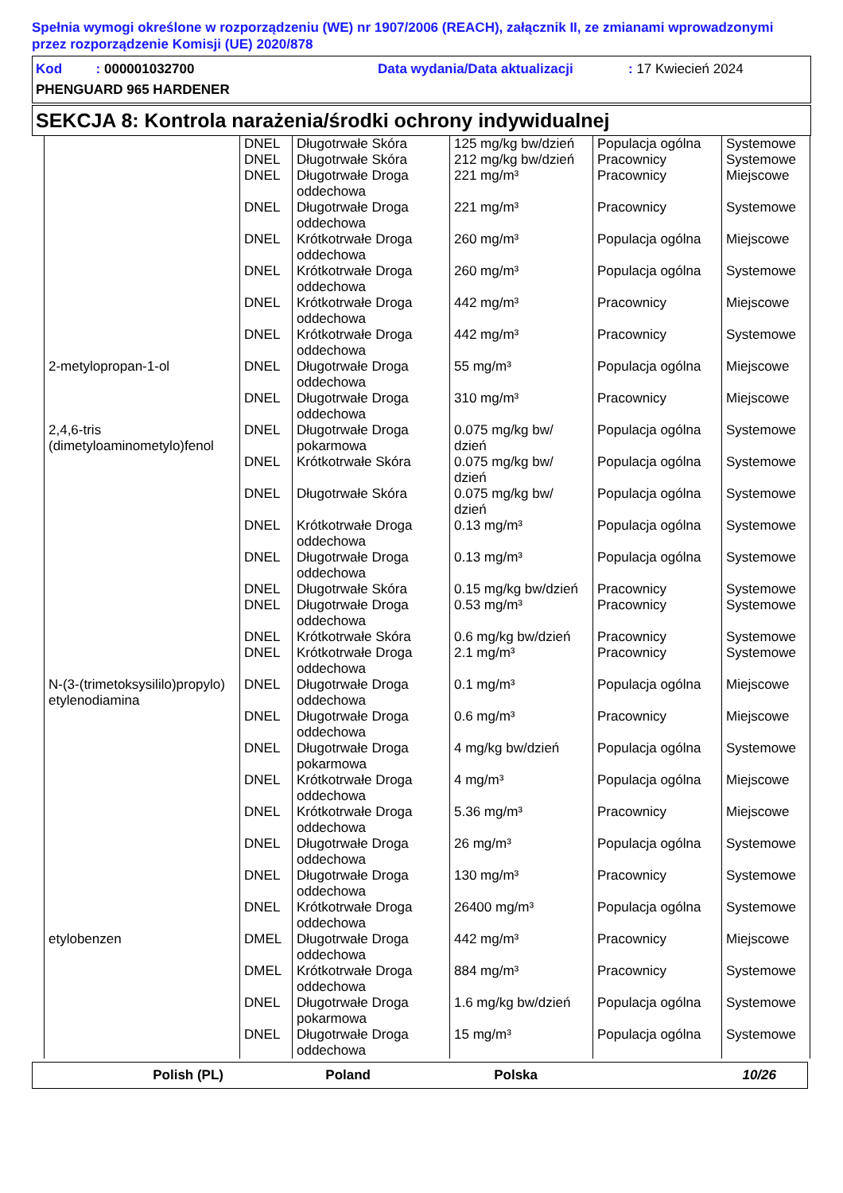Spełnia wymogi określone w rozporządzeniu (WE) nr 1907/2006 (REACH), załącznik II, ze zmianami wprowadzonymi przez rozporządzenie Komisji (UE) 2020/878
Kod : 000001032700 Data wydania/Data aktualizacji: 17 Kwiecień 2024
PHENGUARD 965 HARDENER
SEKCJA 8: Kontrola narażenia/środki ochrony indywidualnej
| | DNEL | Długotrwałe Skóra | 125 mg/kg bw/dzień | Populacja ogólna | Systemowe |
| | DNEL | Długotrwałe Skóra | 212 mg/kg bw/dzień | Pracownicy | Systemowe |
| | DNEL | Długotrwałe Droga oddechowa | 221 mg/m³ | Pracownicy | Miejscowe |
| | DNEL | Długotrwałe Droga oddechowa | 221 mg/m³ | Pracownicy | Systemowe |
| | DNEL | Krótkotrwałe Droga oddechowa | 260 mg/m³ | Populacja ogólna | Miejscowe |
| | DNEL | Krótkotrwałe Droga oddechowa | 260 mg/m³ | Populacja ogólna | Systemowe |
| | DNEL | Krótkotrwałe Droga oddechowa | 442 mg/m³ | Pracownicy | Miejscowe |
| | DNEL | Krótkotrwałe Droga oddechowa | 442 mg/m³ | Pracownicy | Systemowe |
| 2-metylopropan-1-ol | DNEL | Długotrwałe Droga oddechowa | 55 mg/m³ | Populacja ogólna | Miejscowe |
| | DNEL | Długotrwałe Droga oddechowa | 310 mg/m³ | Pracownicy | Miejscowe |
| 2,4,6-tris (dimetyloaminometylo)fenol | DNEL | Długotrwałe Droga pokarmowa | 0.075 mg/kg bw/ dzień | Populacja ogólna | Systemowe |
| | DNEL | Krótkotrwałe Skóra | 0.075 mg/kg bw/ dzień | Populacja ogólna | Systemowe |
| | DNEL | Długotrwałe Skóra | 0.075 mg/kg bw/ dzień | Populacja ogólna | Systemowe |
| | DNEL | Krótkotrwałe Droga oddechowa | 0.13 mg/m³ | Populacja ogólna | Systemowe |
| | DNEL | Długotrwałe Droga oddechowa | 0.13 mg/m³ | Populacja ogólna | Systemowe |
| | DNEL | Długotrwałe Skóra | 0.15 mg/kg bw/dzień | Pracownicy | Systemowe |
| | DNEL | Długotrwałe Droga oddechowa | 0.53 mg/m³ | Pracownicy | Systemowe |
| | DNEL | Krótkotrwałe Skóra | 0.6 mg/kg bw/dzień | Pracownicy | Systemowe |
| | DNEL | Krótkotrwałe Droga oddechowa | 2.1 mg/m³ | Pracownicy | Systemowe |
| N-(3-(trimetoksysililo)propylo) etylenodiamina | DNEL | Długotrwałe Droga oddechowa | 0.1 mg/m³ | Populacja ogólna | Miejscowe |
| | DNEL | Długotrwałe Droga oddechowa | 0.6 mg/m³ | Pracownicy | Miejscowe |
| | DNEL | Długotrwałe Droga pokarmowa | 4 mg/kg bw/dzień | Populacja ogólna | Systemowe |
| | DNEL | Krótkotrwałe Droga oddechowa | 4 mg/m³ | Populacja ogólna | Miejscowe |
| | DNEL | Krótkotrwałe Droga oddechowa | 5.36 mg/m³ | Pracownicy | Miejscowe |
| | DNEL | Długotrwałe Droga oddechowa | 26 mg/m³ | Populacja ogólna | Systemowe |
| | DNEL | Długotrwałe Droga oddechowa | 130 mg/m³ | Pracownicy | Systemowe |
| | DNEL | Krótkotrwałe Droga oddechowa | 26400 mg/m³ | Populacja ogólna | Systemowe |
| etylobenzen | DMEL | Długotrwałe Droga oddechowa | 442 mg/m³ | Pracownicy | Miejscowe |
| | DMEL | Krótkotrwałe Droga oddechowa | 884 mg/m³ | Pracownicy | Systemowe |
| | DNEL | Długotrwałe Droga pokarmowa | 1.6 mg/kg bw/dzień | Populacja ogólna | Systemowe |
| | DNEL | Długotrwałe Droga oddechowa | 15 mg/m³ | Populacja ogólna | Systemowe |
Polish (PL) Poland Polska 10/26